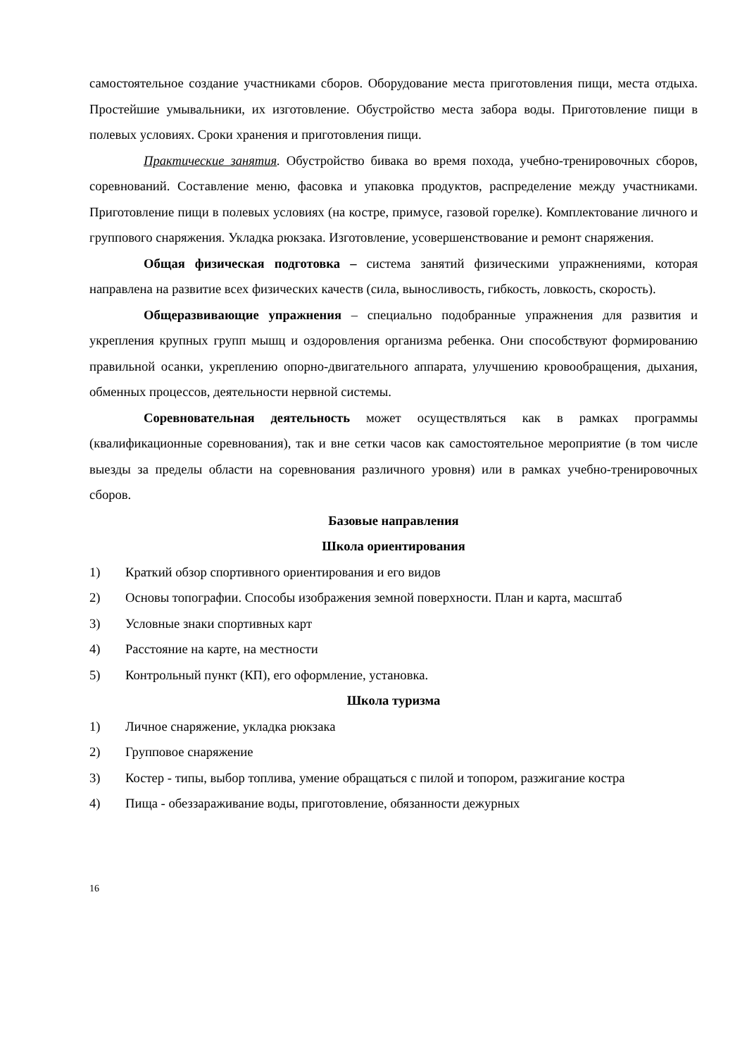самостоятельное создание участниками сборов. Оборудование места приготовления пищи, места отдыха. Простейшие умывальники, их изготовление. Обустройство места забора воды. Приготовление пищи в полевых условиях. Сроки хранения и приготовления пищи.
Практические занятия. Обустройство бивака во время похода, учебно-тренировочных сборов, соревнований. Составление меню, фасовка и упаковка продуктов, распределение между участниками. Приготовление пищи в полевых условиях (на костре, примусе, газовой горелке). Комплектование личного и группового снаряжения. Укладка рюкзака. Изготовление, усовершенствование и ремонт снаряжения.
Общая физическая подготовка – система занятий физическими упражнениями, которая направлена на развитие всех физических качеств (сила, выносливость, гибкость, ловкость, скорость).
Общеразвивающие упражнения – специально подобранные упражнения для развития и укрепления крупных групп мышц и оздоровления организма ребенка. Они способствуют формированию правильной осанки, укреплению опорно-двигательного аппарата, улучшению кровообращения, дыхания, обменных процессов, деятельности нервной системы.
Соревновательная деятельность может осуществляться как в рамках программы (квалификационные соревнования), так и вне сетки часов как самостоятельное мероприятие (в том числе выезды за пределы области на соревнования различного уровня) или в рамках учебно-тренировочных сборов.
Базовые направления
Школа ориентирования
1) Краткий обзор спортивного ориентирования и его видов
2) Основы топографии. Способы изображения земной поверхности. План и карта, масштаб
3) Условные знаки спортивных карт
4) Расстояние на карте, на местности
5) Контрольный пункт (КП), его оформление, установка.
Школа туризма
1) Личное снаряжение, укладка рюкзака
2) Групповое снаряжение
3) Костер - типы, выбор топлива, умение обращаться с пилой и топором, разжигание костра
4) Пища - обеззараживание воды, приготовление, обязанности дежурных
16